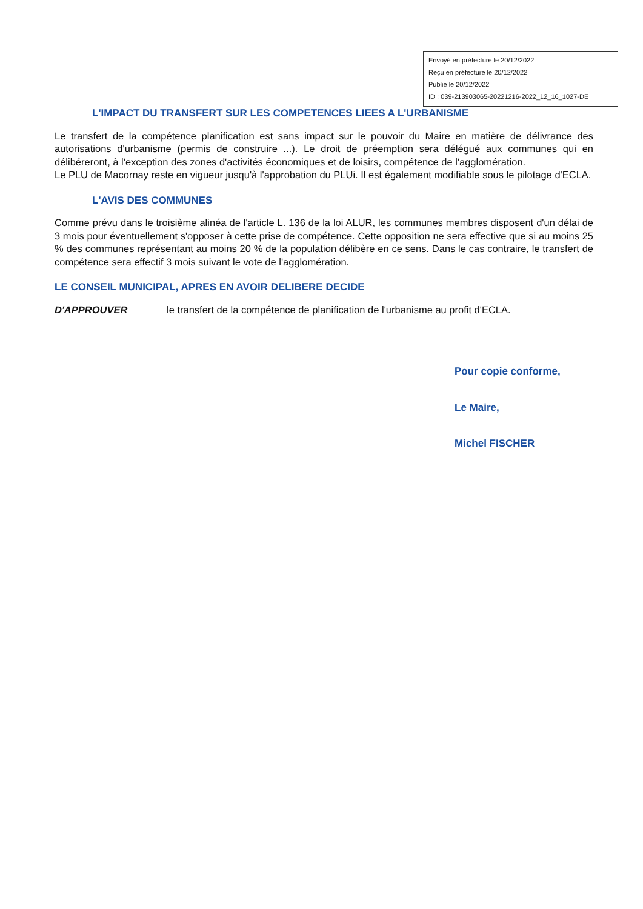Envoyé en préfecture le 20/12/2022
Reçu en préfecture le 20/12/2022
Publié le 20/12/2022
ID : 039-213903065-20221216-2022_12_16_1027-DE
L'IMPACT DU TRANSFERT SUR LES COMPETENCES LIEES A L'URBANISME
Le transfert de la compétence planification est sans impact sur le pouvoir du Maire en matière de délivrance des autorisations d'urbanisme (permis de construire ...). Le droit de préemption sera délégué aux communes qui en délibéreront, à l'exception des zones d'activités économiques et de loisirs, compétence de l'agglomération.
Le PLU de Macornay reste en vigueur jusqu'à l'approbation du PLUi. Il est également modifiable sous le pilotage d'ECLA.
L'AVIS DES COMMUNES
Comme prévu dans le troisième alinéa de l'article L. 136 de la loi ALUR, les communes membres disposent d'un délai de 3 mois pour éventuellement s'opposer à cette prise de compétence. Cette opposition ne sera effective que si au moins 25 % des communes représentant au moins 20 % de la population délibère en ce sens. Dans le cas contraire, le transfert de compétence sera effectif 3 mois suivant le vote de l'agglomération.
LE CONSEIL MUNICIPAL, APRES EN AVOIR DELIBERE DECIDE
D'APPROUVER le transfert de la compétence de planification de l'urbanisme au profit d'ECLA.
Pour copie conforme,
Le Maire,
Michel FISCHER